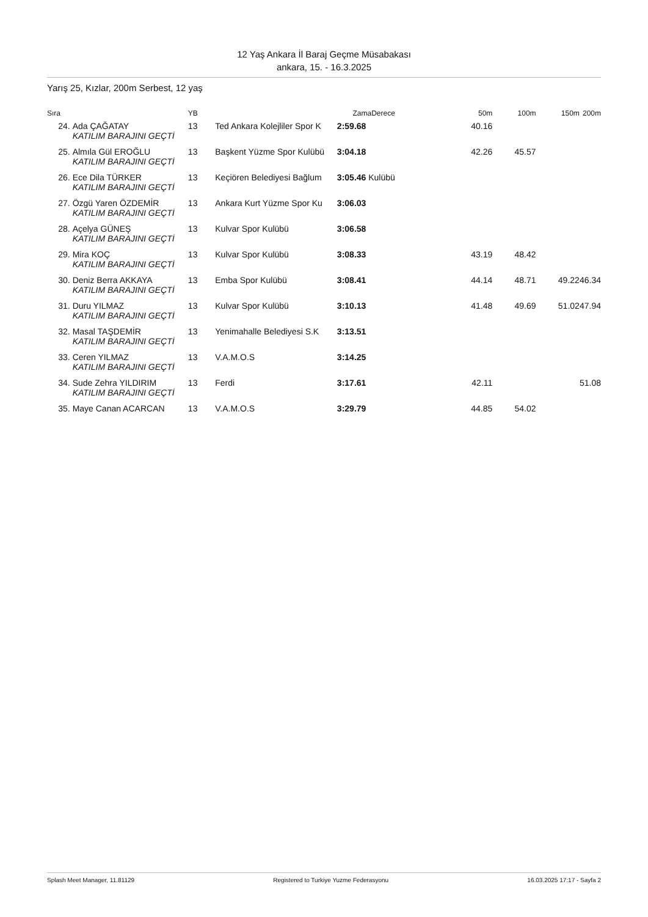12 Yaş Ankara İl Baraj Geçme Müsabakası
ankara, 15. - 16.3.2025
Yarış 25, Kızlar, 200m Serbest, 12 yaş
| Sıra | | YB | | ZamaDerece | | 50m | 100m | 150m | 200m |
| --- | --- | --- | --- | --- | --- | --- | --- | --- | --- |
| 24. | Ada ÇAĞATAY | 13 | Ted Ankara Kolejliler Spor K | 2:59.68 | | 40.16 | | | |
| | KATILIM BARAJINI GEÇTİ | | | | | | | | |
| 25. | Almıla Gül EROĞLU | 13 | Başkent Yüzme Spor Kulübü | 3:04.18 | | 42.26 | 45.57 | | |
| | KATILIM BARAJINI GEÇTİ | | | | | | | | |
| 26. | Ece Dila TÜRKER | 13 | Keçiören Belediyesi Bağlum | 3:05.46 Kulübü | | | | | |
| | KATILIM BARAJINI GEÇTİ | | | | | | | | |
| 27. | Özgü Yaren ÖZDEMİR | 13 | Ankara Kurt Yüzme Spor Ku | 3:06.03 | | | | | |
| | KATILIM BARAJINI GEÇTİ | | | | | | | | |
| 28. | Açelya GÜNEŞ | 13 | Kulvar Spor Kulübü | 3:06.58 | | | | | |
| | KATILIM BARAJINI GEÇTİ | | | | | | | | |
| 29. | Mira KOÇ | 13 | Kulvar Spor Kulübü | 3:08.33 | | 43.19 | 48.42 | | |
| | KATILIM BARAJINI GEÇTİ | | | | | | | | |
| 30. | Deniz Berra AKKAYA | 13 | Emba Spor Kulübü | 3:08.41 | | 44.14 | 48.71 | 49.22 | 46.34 |
| | KATILIM BARAJINI GEÇTİ | | | | | | | | |
| 31. | Duru YILMAZ | 13 | Kulvar Spor Kulübü | 3:10.13 | | 41.48 | 49.69 | 51.02 | 47.94 |
| | KATILIM BARAJINI GEÇTİ | | | | | | | | |
| 32. | Masal TAŞDEMİR | 13 | Yenimahalle Belediyesi S.K | 3:13.51 | | | | | |
| | KATILIM BARAJINI GEÇTİ | | | | | | | | |
| 33. | Ceren YILMAZ | 13 | V.A.M.O.S | 3:14.25 | | | | | |
| | KATILIM BARAJINI GEÇTİ | | | | | | | | |
| 34. | Sude Zehra YILDIRIM | 13 | Ferdi | 3:17.61 | | 42.11 | | | 51.08 |
| | KATILIM BARAJINI GEÇTİ | | | | | | | | |
| 35. | Maye Canan ACARCAN | 13 | V.A.M.O.S | 3:29.79 | | 44.85 | 54.02 | | |
Splash Meet Manager, 11.81129 Registered to Turkiye Yuzme Federasyonu 16.03.2025 17:17 - Sayfa 2